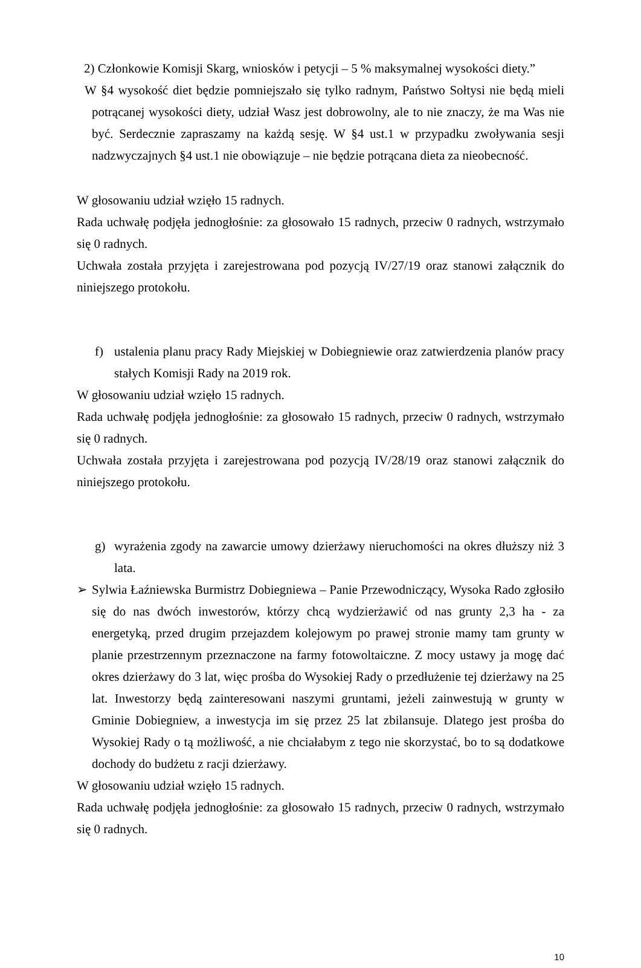2) Członkowie Komisji Skarg, wniosków i petycji – 5 % maksymalnej wysokości diety.”
W §4 wysokość diet będzie pomniejszało się tylko radnym, Państwo Sołtysi nie będą mieli potrącanej wysokości diety, udział Wasz jest dobrowolny, ale to nie znaczy, że ma Was nie być. Serdecznie zapraszamy na każdą sesję. W §4 ust.1 w przypadku zwoływania sesji nadzwyczajnych §4 ust.1 nie obowiązuje – nie będzie potrącana dieta za nieobecność.
W głosowaniu udział wzięło 15 radnych.
Rada uchwałę podjęła jednogłośnie: za głosowało 15 radnych, przeciw 0 radnych, wstrzymało się 0 radnych.
Uchwała została przyjęta i zarejestrowana pod pozycją IV/27/19 oraz stanowi załącznik do niniejszego protokołu.
f) ustalenia planu pracy Rady Miejskiej w Dobiegniewie oraz zatwierdzenia planów pracy stałych Komisji Rady na 2019 rok.
W głosowaniu udział wzięło 15 radnych.
Rada uchwałę podjęła jednogłośnie: za głosowało 15 radnych, przeciw 0 radnych, wstrzymało się 0 radnych.
Uchwała została przyjęta i zarejestrowana pod pozycją IV/28/19 oraz stanowi załącznik do niniejszego protokołu.
g) wyrażenia zgody na zawarcie umowy dzierżawy nieruchomości na okres dłuższy niż 3 lata.
➢ Sylwia Łaźniewska Burmistrz Dobiegniewa – Panie Przewodniczący, Wysoka Rado zgłosiło się do nas dwóch inwestorów, którzy chcą wydzierżawić od nas grunty 2,3 ha - za energetyką, przed drugim przejazdem kolejowym po prawej stronie mamy tam grunty w planie przestrzennym przeznaczone na farmy fotowoltaiczne. Z mocy ustawy ja mogę dać okres dzierżawy do 3 lat, więc prośba do Wysokiej Rady o przedłużenie tej dzierżawy na 25 lat. Inwestorzy będą zainteresowani naszymi gruntami, jeżeli zainwestują w grunty w Gminie Dobiegniew, a inwestycja im się przez 25 lat zbilansuje. Dlatego jest prośba do Wysokiej Rady o tą możliwość, a nie chciałabym z tego nie skorzystać, bo to są dodatkowe dochody do budżetu z racji dzierżawy.
W głosowaniu udział wzięło 15 radnych.
Rada uchwałę podjęła jednogłośnie: za głosowało 15 radnych, przeciw 0 radnych, wstrzymało się 0 radnych.
10